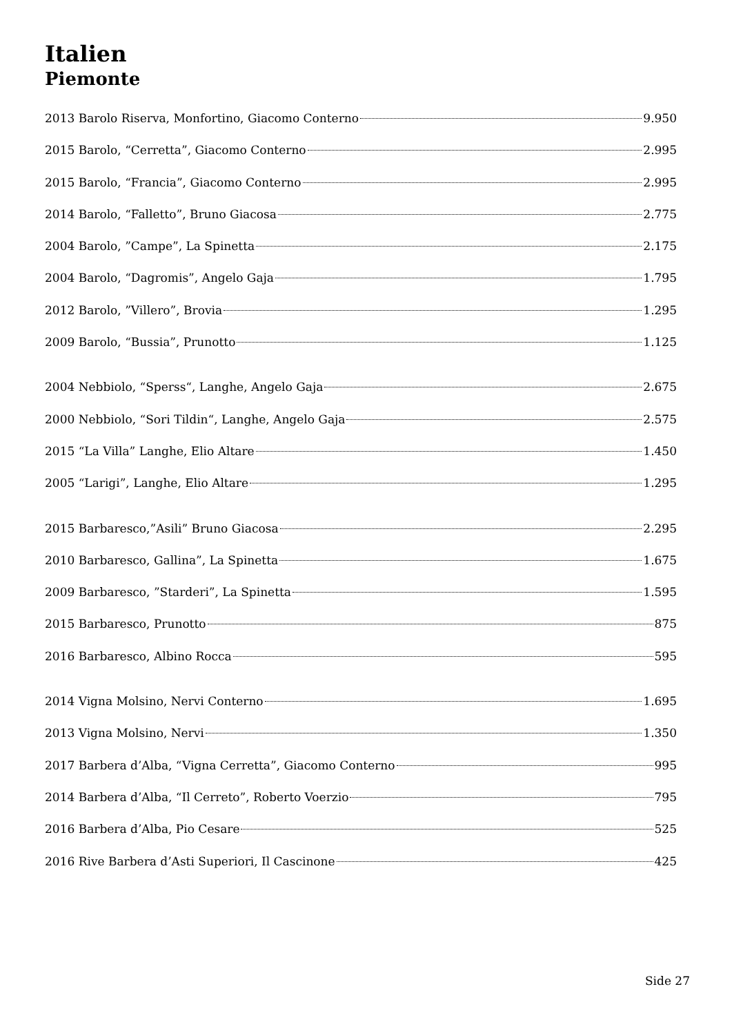Italien
Piemonte
2013 Barolo Riserva, Monfortino, Giacomo Conterno 9.950
2015 Barolo, “Cerretta”, Giacomo Conterno 2.995
2015 Barolo, “Francia”, Giacomo Conterno 2.995
2014 Barolo, “Falletto”, Bruno Giacosa 2.775
2004 Barolo, ”Campe”, La Spinetta 2.175
2004 Barolo, “Dagromis”, Angelo Gaja 1.795
2012 Barolo, ”Villero”, Brovia 1.295
2009 Barolo, “Bussia”, Prunotto 1.125
2004 Nebbiolo, “Sperss“, Langhe, Angelo Gaja 2.675
2000 Nebbiolo, “Sori Tildin“, Langhe, Angelo Gaja 2.575
2015 “La Villa” Langhe, Elio Altare 1.450
2005 “Larigi”, Langhe, Elio Altare 1.295
2015 Barbaresco,”Asili” Bruno Giacosa 2.295
2010 Barbaresco, Gallina”, La Spinetta 1.675
2009 Barbaresco, ”Starderi”, La Spinetta 1.595
2015 Barbaresco, Prunotto 875
2016 Barbaresco, Albino Rocca 595
2014 Vigna Molsino, Nervi Conterno 1.695
2013 Vigna Molsino, Nervi 1.350
2017 Barbera d’Alba, “Vigna Cerretta”, Giacomo Conterno 995
2014 Barbera d’Alba, “Il Cerreto”, Roberto Voerzio 795
2016 Barbera d’Alba, Pio Cesare 525
2016 Rive Barbera d’Asti Superiori, Il Cascinone 425
Side 27